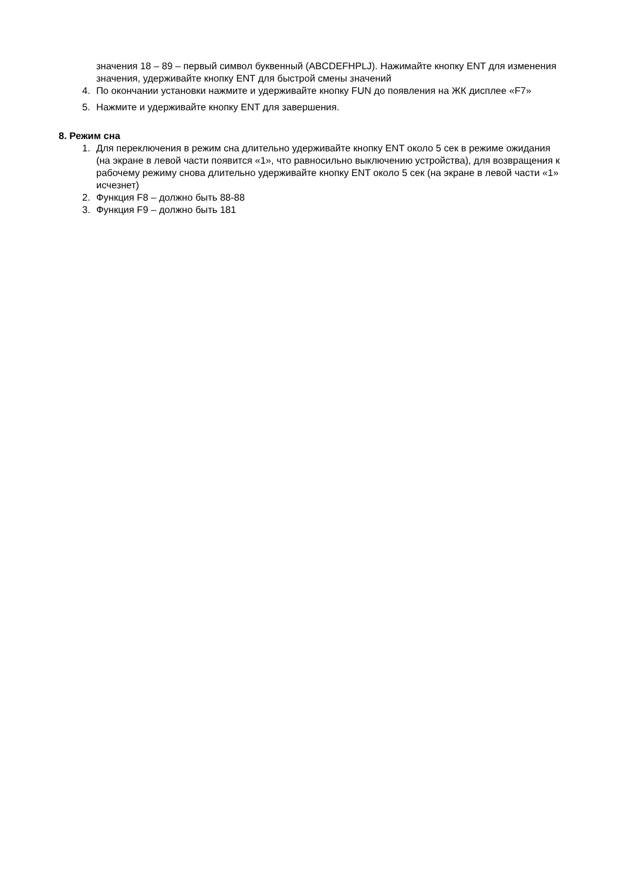значения 18 – 89 – первый символ буквенный (ABCDEFHPLJ). Нажимайте кнопку ENT для изменения значения, удерживайте кнопку ENT для быстрой смены значений
4. По окончании установки нажмите и удерживайте кнопку FUN до появления на ЖК дисплее «F7»
5. Нажмите и удерживайте кнопку ENT для завершения.
8. Режим сна
1. Для переключения в режим сна длительно удерживайте кнопку ENT около 5 сек в режиме ожидания (на экране в левой части появится «1», что равносильно выключению устройства), для возвращения к рабочему режиму снова длительно удерживайте кнопку ENT около 5 сек (на экране в левой части «1» исчезнет)
2. Функция F8 – должно быть 88-88
3. Функция F9 – должно быть 181